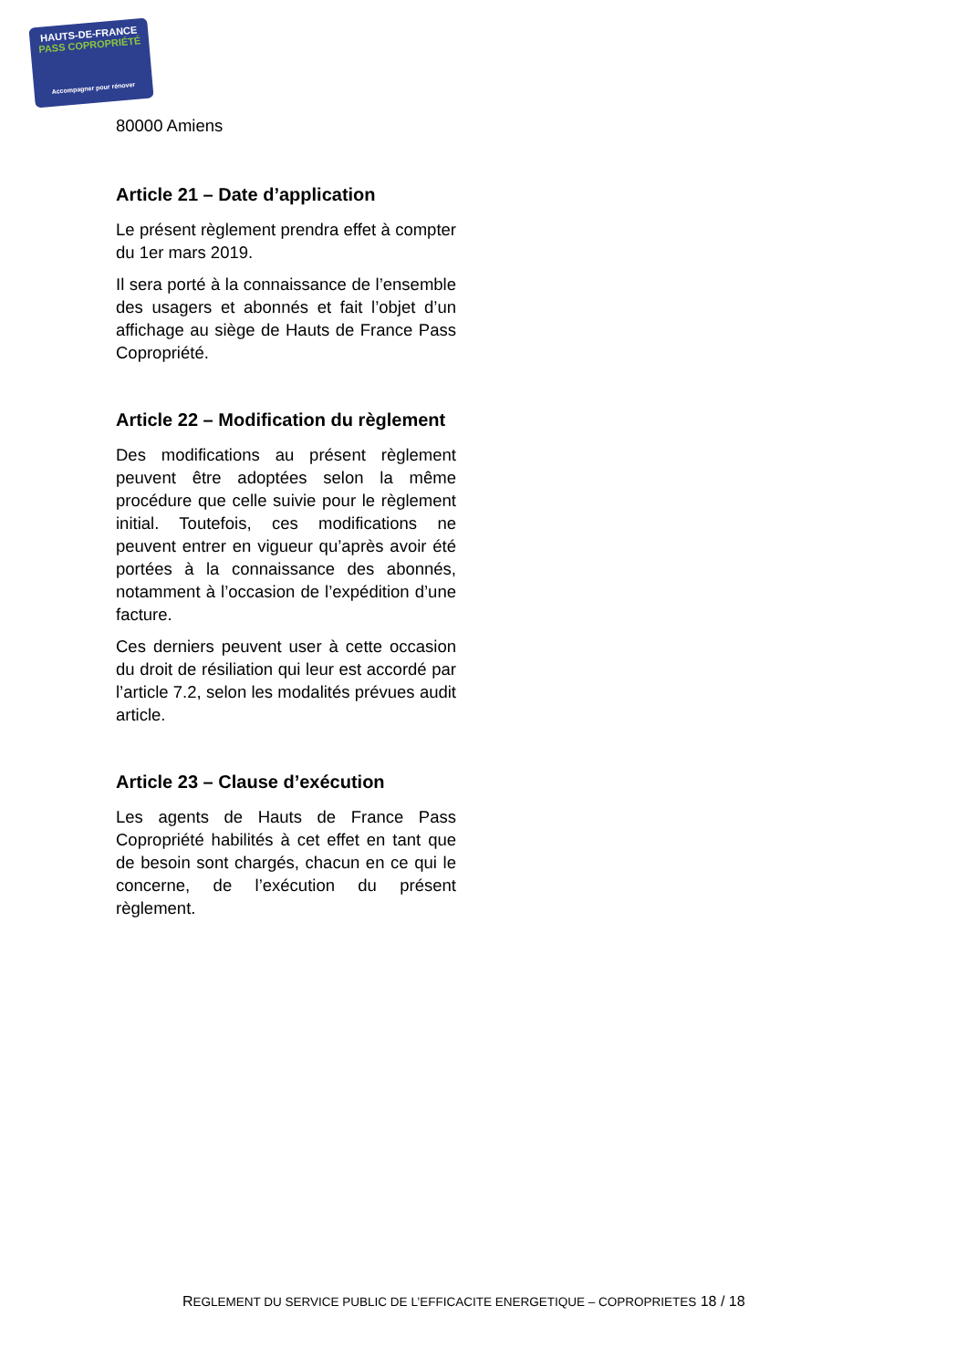HAUTS-DE-FRANCE
PASS COPROPRIÉTÉ
Accompagner pour rénover
80000 Amiens
Article 21 – Date d’application
Le présent règlement prendra effet à compter du 1er mars 2019.
Il sera porté à la connaissance de l’ensemble des usagers et abonnés et fait l’objet d’un affichage au siège de Hauts de France Pass Copropriété.
Article 22 – Modification du règlement
Des modifications au présent règlement peuvent être adoptées selon la même procédure que celle suivie pour le règlement initial. Toutefois, ces modifications ne peuvent entrer en vigueur qu’après avoir été portées à la connaissance des abonnés, notamment à l’occasion de l’expédition d’une facture.
Ces derniers peuvent user à cette occasion du droit de résiliation qui leur est accordé par l’article 7.2, selon les modalités prévues audit article.
Article 23 – Clause d’exécution
Les agents de Hauts de France Pass Copropriété habilités à cet effet en tant que de besoin sont chargés, chacun en ce qui le concerne, de l’exécution du présent règlement.
REGLEMENT DU SERVICE PUBLIC DE L’EFFICACITE ENERGETIQUE – COPROPRIETES 18 / 18